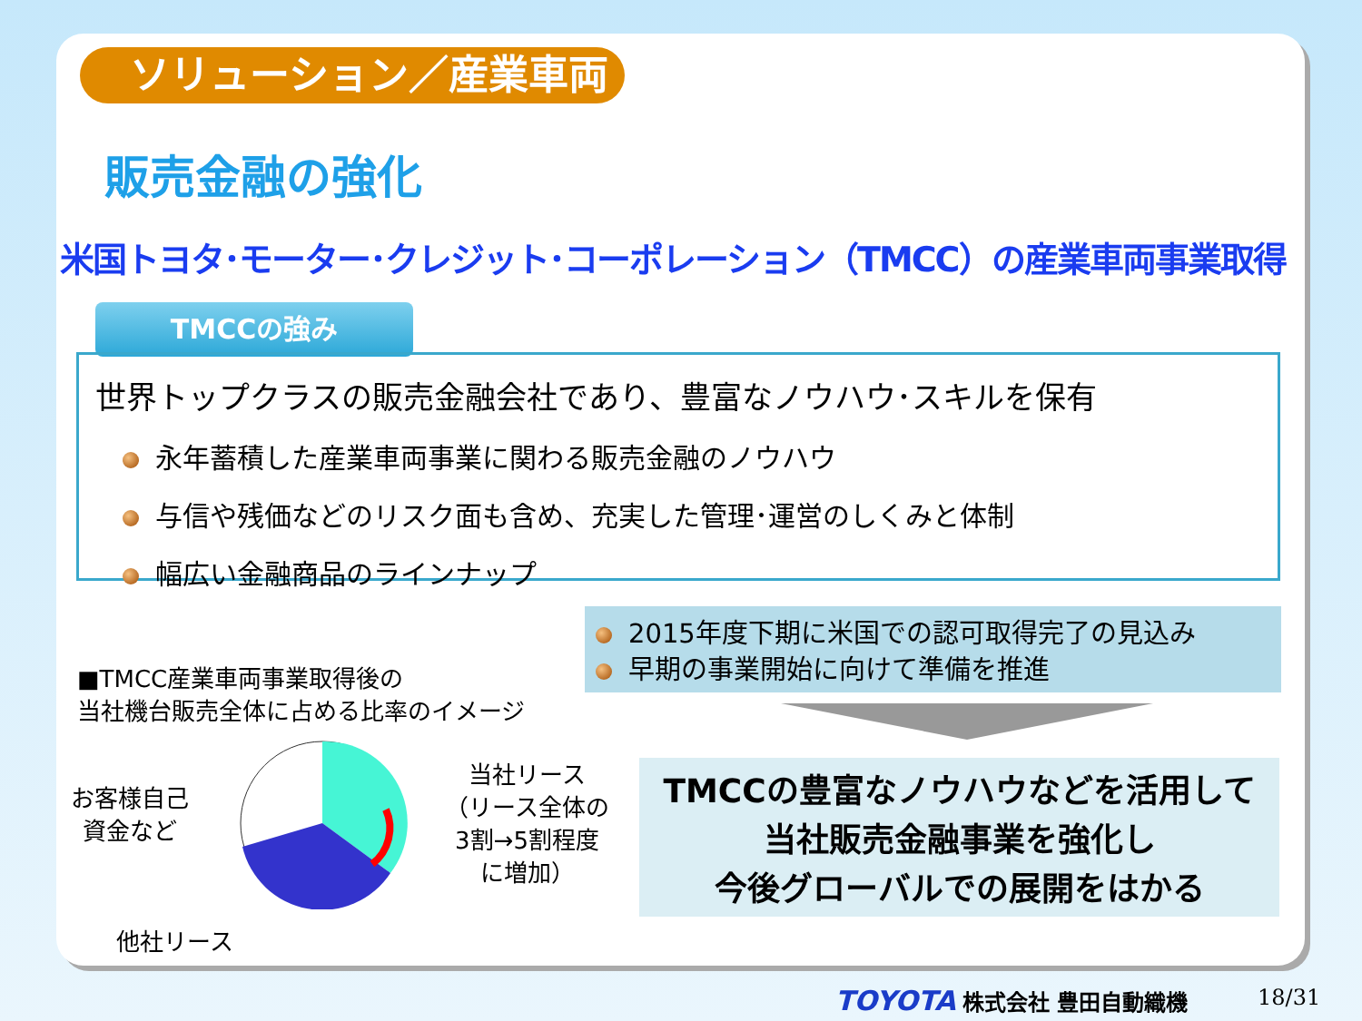ソリューション／産業車両
販売金融の強化
米国トヨタ･モーター･クレジット･コーポレーション（TMCC）の産業車両事業取得
TMCCの強み
世界トップクラスの販売金融会社であり、豊富なノウハウ･スキルを保有
永年蓄積した産業車両事業に関わる販売金融のノウハウ
与信や残価などのリスク面も含め、充実した管理･運営のしくみと体制
幅広い金融商品のラインナップ
2015年度下期に米国での認可取得完了の見込み
早期の事業開始に向けて準備を推進
TMCCの豊富なノウハウなどを活用して
当社販売金融事業を強化し
今後グローバルでの展開をはかる
■TMCC産業車両事業取得後の
当社機台販売全体に占める比率のイメージ
お客様自己
資金など
当社リース
（リース全体の
3割→5割程度
に増加）
他社リース
TOYOTA 株式会社 豊田自動織機 18/31